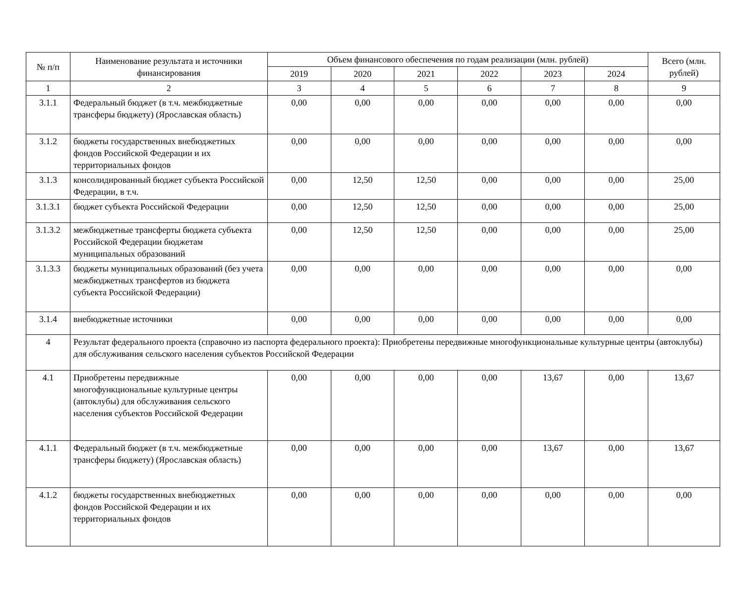| № п/п | Наименование результата и источники финансирования | Объем финансового обеспечения по годам реализации (млн. рублей) | | | | | | Всего (млн. рублей) |
| --- | --- | --- | --- | --- | --- | --- | --- | --- |
| | | 2019 | 2020 | 2021 | 2022 | 2023 | 2024 | |
| 1 | 2 | 3 | 4 | 5 | 6 | 7 | 8 | 9 |
| 3.1.1 | Федеральный бюджет (в т.ч. межбюджетные трансферы бюджету) (Ярославская область) | 0,00 | 0,00 | 0,00 | 0,00 | 0,00 | 0,00 | 0,00 |
| 3.1.2 | бюджеты государственных внебюджетных фондов Российской Федерации и их территориальных фондов | 0,00 | 0,00 | 0,00 | 0,00 | 0,00 | 0,00 | 0,00 |
| 3.1.3 | консолидированный бюджет субъекта Российской Федерации, в т.ч. | 0,00 | 12,50 | 12,50 | 0,00 | 0,00 | 0,00 | 25,00 |
| 3.1.3.1 | бюджет субъекта Российской Федерации | 0,00 | 12,50 | 12,50 | 0,00 | 0,00 | 0,00 | 25,00 |
| 3.1.3.2 | межбюджетные трансферты бюджета субъекта Российской Федерации бюджетам муниципальных образований | 0,00 | 12,50 | 12,50 | 0,00 | 0,00 | 0,00 | 25,00 |
| 3.1.3.3 | бюджеты муниципальных образований (без учета межбюджетных трансфертов из бюджета субъекта Российской Федерации) | 0,00 | 0,00 | 0,00 | 0,00 | 0,00 | 0,00 | 0,00 |
| 3.1.4 | внебюджетные источники | 0,00 | 0,00 | 0,00 | 0,00 | 0,00 | 0,00 | 0,00 |
| 4 | Результат федерального проекта (справочно из паспорта федерального проекта): Приобретены передвижные многофункциональные культурные центры (автоклубы) для обслуживания сельского населения субъектов Российской Федерации | | | | | | | |
| 4.1 | Приобретены передвижные многофункциональные культурные центры (автоклубы) для обслуживания сельского населения субъектов Российской Федерации | 0,00 | 0,00 | 0,00 | 0,00 | 13,67 | 0,00 | 13,67 |
| 4.1.1 | Федеральный бюджет (в т.ч. межбюджетные трансферы бюджету) (Ярославская область) | 0,00 | 0,00 | 0,00 | 0,00 | 13,67 | 0,00 | 13,67 |
| 4.1.2 | бюджеты государственных внебюджетных фондов Российской Федерации и их территориальных фондов | 0,00 | 0,00 | 0,00 | 0,00 | 0,00 | 0,00 | 0,00 |